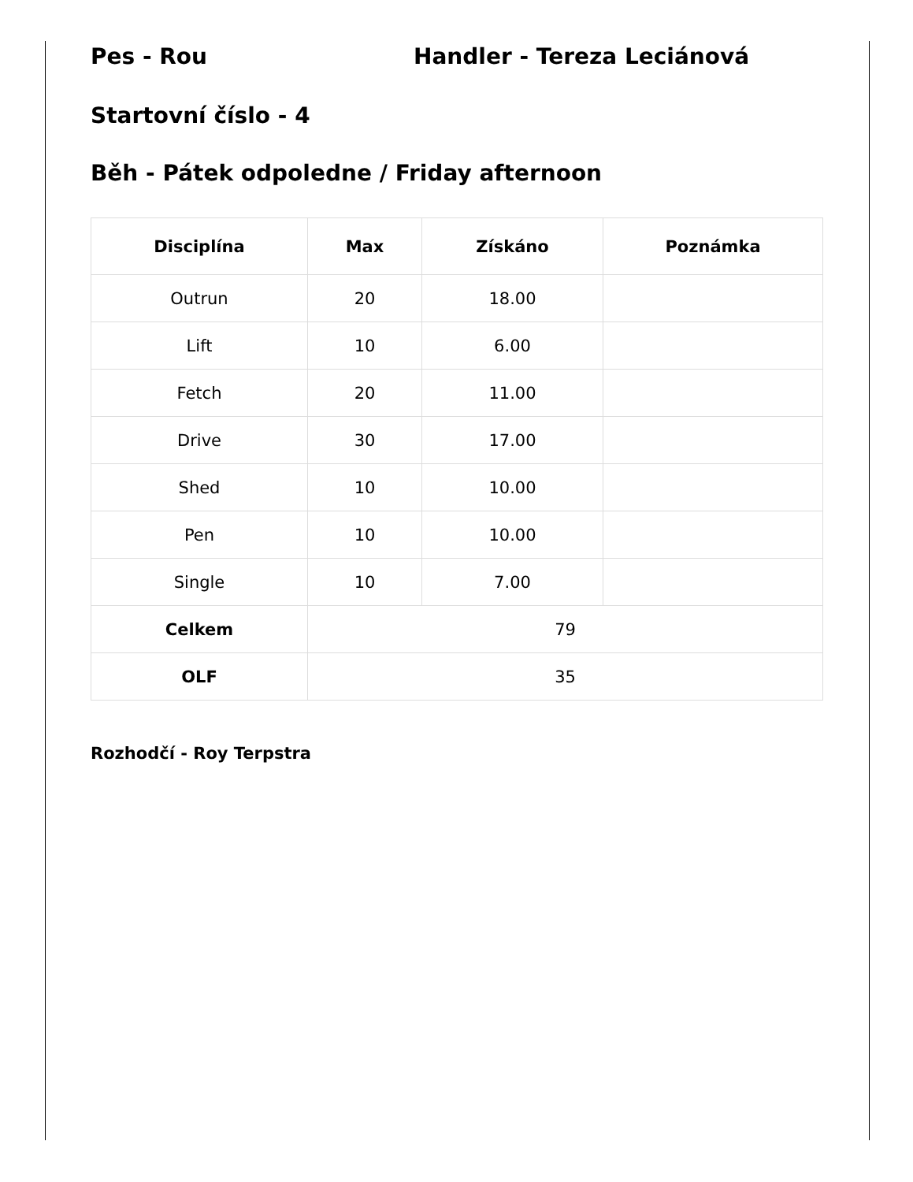Pes - Rou Handler - Tereza Leciánová
Startovní číslo - 4
Běh - Pátek odpoledne / Friday afternoon
| Disciplína | Max | Získáno | Poznámka |
| --- | --- | --- | --- |
| Outrun | 20 | 18.00 | |
| Lift | 10 | 6.00 | |
| Fetch | 20 | 11.00 | |
| Drive | 30 | 17.00 | |
| Shed | 10 | 10.00 | |
| Pen | 10 | 10.00 | |
| Single | 10 | 7.00 | |
| Celkem | 79 | | |
| OLF | 35 | | |
Rozhodčí - Roy Terpstra